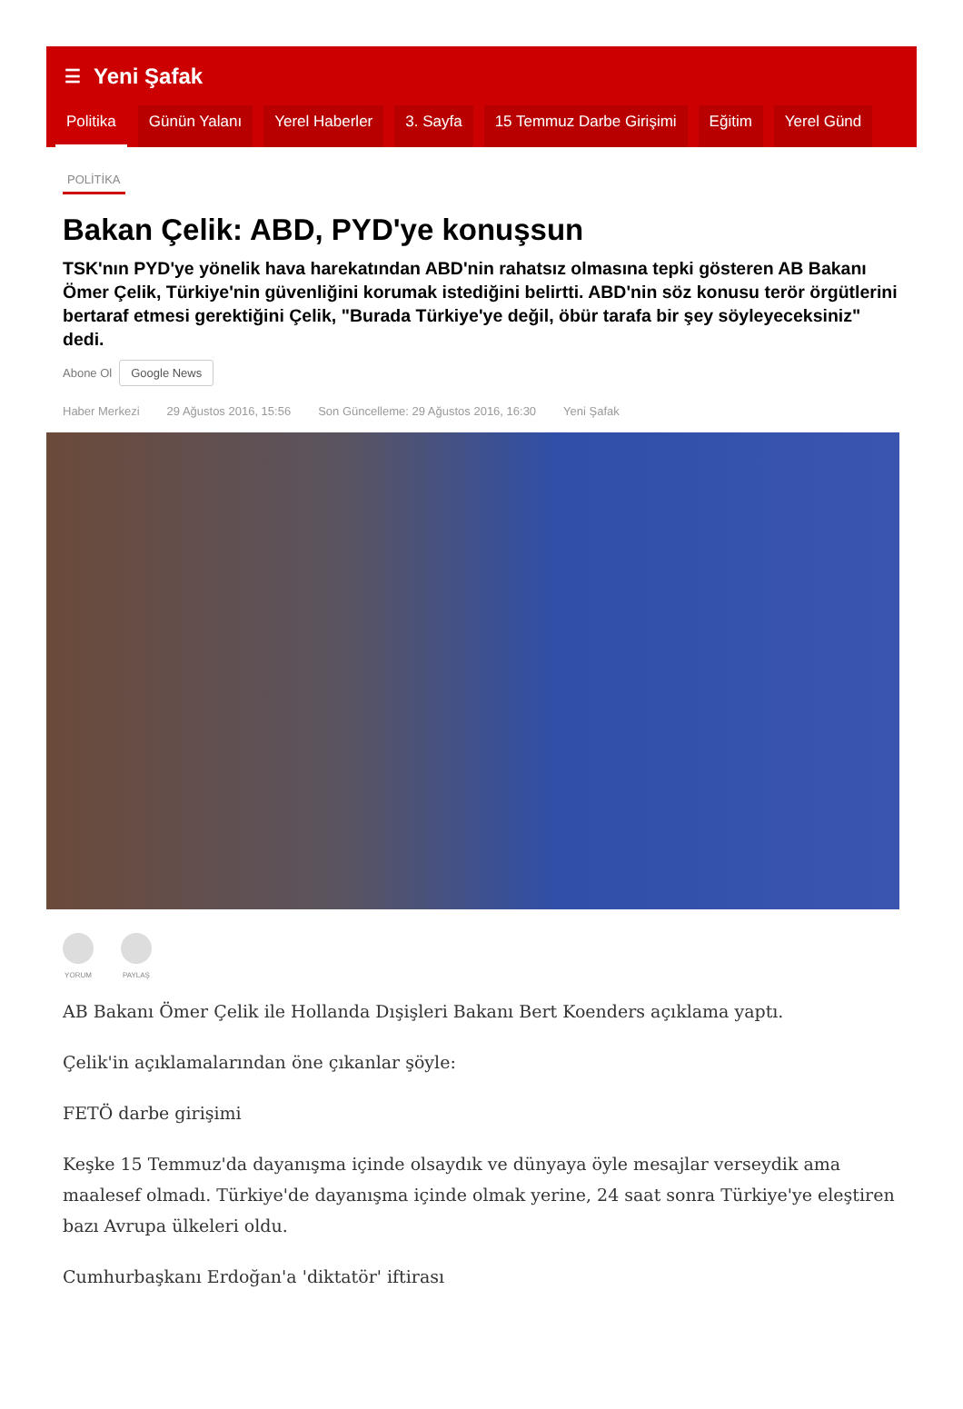☰ Yeni Şafak
Politika Günün Yalanı Yerel Haberler 3. Sayfa 15 Temmuz Darbe Girişimi Eğitim Yerel Günd
POLİTİKA
Bakan Çelik: ABD, PYD'ye konuşsun
TSK'nın PYD'ye yönelik hava harekatından ABD'nin rahatsız olmasına tepki gösteren AB Bakanı Ömer Çelik, Türkiye'nin güvenliğini korumak istediğini belirtti. ABD'nin söz konusu terör örgütlerini bertaraf etmesi gerektiğini Çelik, "Burada Türkiye'ye değil, öbür tarafa bir şey söyleyeceksiniz" dedi.
Abone Ol Google News
Haber Merkezi 29 Ağustos 2016, 15:56 Son Güncelleme: 29 Ağustos 2016, 16:30 Yeni Şafak
YORUM PAYLAŞ
AB Bakanı Ömer Çelik ile Hollanda Dışişleri Bakanı Bert Koenders açıklama yaptı.
Çelik'in açıklamalarından öne çıkanlar şöyle:
FETÖ darbe girişimi
Keşke 15 Temmuz'da dayanışma içinde olsaydık ve dünyaya öyle mesajlar verseydik ama maalesef olmadı. Türkiye'de dayanışma içinde olmak yerine, 24 saat sonra Türkiye'ye eleştiren bazı Avrupa ülkeleri oldu.
Cumhurbaşkanı Erdoğan'a 'diktatör' iftirası